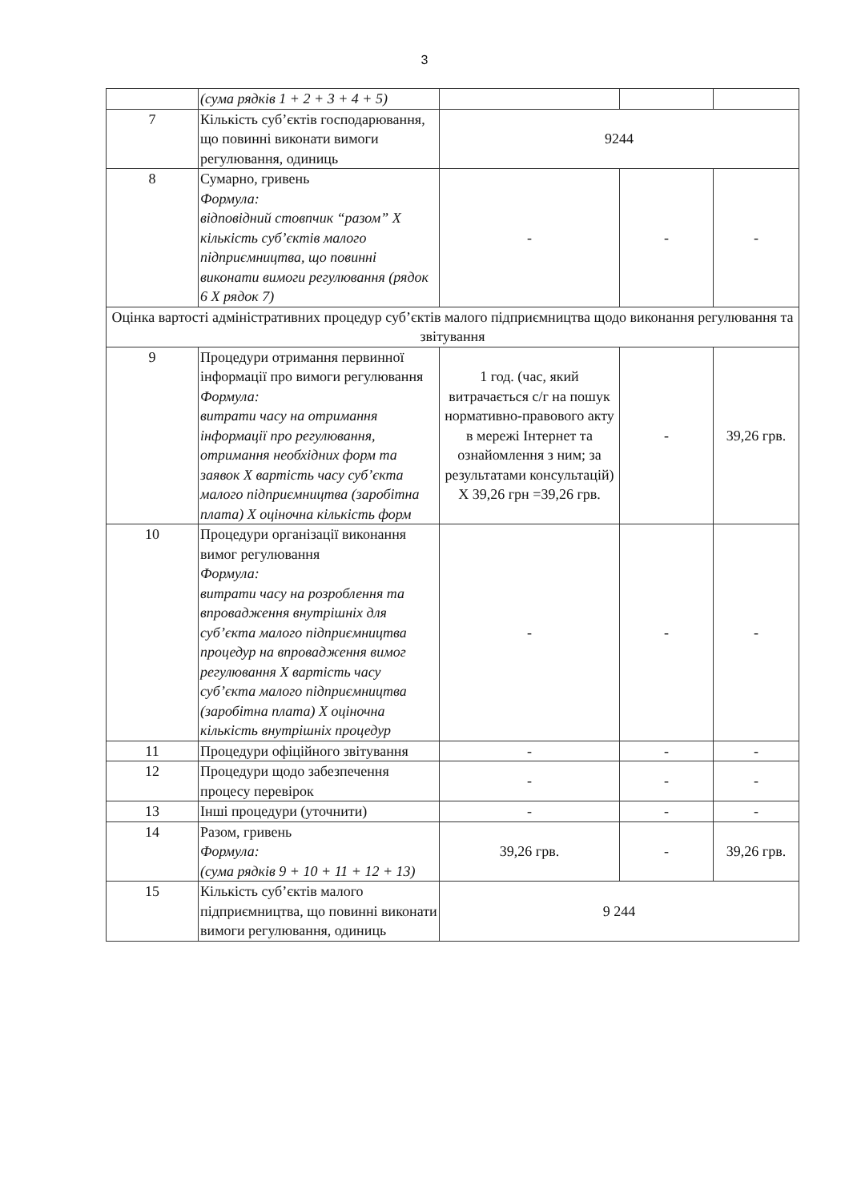3
| | (сума рядків 1 + 2 + 3 + 4 + 5) | | | |
| 7 | Кількість суб’єктів господарювання, що повинні виконати вимоги регулювання, одиниць | 9244 | | |
| 8 | Сумарно, гривень Формула: відповідний стовпчик “разом” Х кількість суб’єктів малого підприємництва, що повинні виконати вимоги регулювання (рядок 6 Х рядок 7) | - | - | - |
| Оцінка вартості адміністративних процедур суб’єктів малого підприємництва щодо виконання регулювання та звітування | | | | |
| 9 | Процедури отримання первинної інформації про вимоги регулювання Формула: витрати часу на отримання інформації про регулювання, отримання необхідних форм та заявок Х вартість часу суб’єкта малого підприємництва (заробітна плата) Х оціночна кількість форм | 1 год. (час, який витрачається с/г на пошук нормативно-правового акту в мережі Інтернет та ознайомлення з ним; за результатами консультацій) Х 39,26 грн =39,26 грв. | - | 39,26 грв. |
| 10 | Процедури організації виконання вимог регулювання Формула: витрати часу на розроблення та впровадження внутрішніх для суб’єкта малого підприємництва процедур на впровадження вимог регулювання Х вартість часу суб’єкта малого підприємництва (заробітна плата) Х оціночна кількість внутрішніх процедур | - | - | - |
| 11 | Процедури офіційного звітування | - | - | - |
| 12 | Процедури щодо забезпечення процесу перевірок | - | - | - |
| 13 | Інші процедури (уточнити) | - | - | - |
| 14 | Разом, гривень Формула: (сума рядків 9 + 10 + 11 + 12 + 13) | 39,26 грв. | - | 39,26 грв. |
| 15 | Кількість суб’єктів малого підприємництва, що повинні виконати вимоги регулювання, одиниць | 9 244 | | |